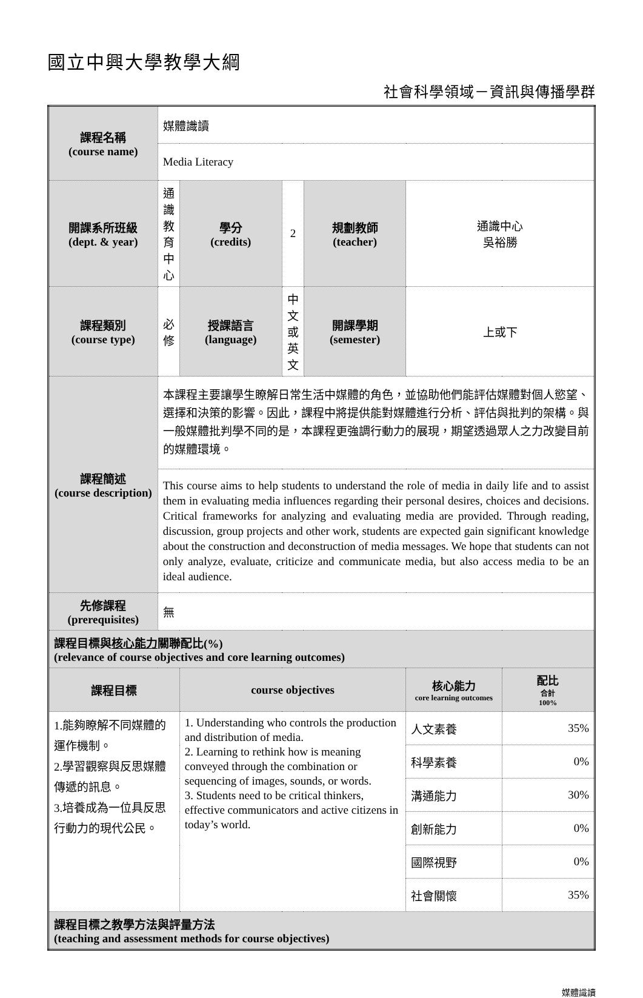國立中興大學教學大綱
社會科學領域－資訊與傳播學群
| 課程名稱 (course name) | 媒體識讀 | | | | | |
| | Media Literacy | | | | | |
| 開課系所班級 (dept. & year) | 通識教育中心 | 學分 (credits) | 2 | 規劃教師 (teacher) | 通識中心 吳裕勝 | |
| 課程類別 (course type) | 必修 | 授課語言 (language) | 中文或英文 | 開課學期 (semester) | 上或下 | |
| 課程簡述 (course description) | 本課程主要讓學生瞭解日常生活中媒體的角色，並協助他們能評估媒體對個人慾望、選擇和決策的影響。因此，課程中將提供能對媒體進行分析、評估與批判的架構。與一般媒體批判學不同的是，本課程更強調行動力的展現，期望透過眾人之力改變目前的媒體環境。 | | | | | |
| | This course aims to help students to understand the role of media in daily life and to assist them in evaluating media influences regarding their personal desires, choices and decisions. Critical frameworks for analyzing and evaluating media are provided. Through reading, discussion, group projects and other work, students are expected gain significant knowledge about the construction and deconstruction of media messages. We hope that students can not only analyze, evaluate, criticize and communicate media, but also access media to be an ideal audience. | | | | | |
| 先修課程 (prerequisites) | 無 | | | | | |
| 課程目標與 核心能力 關聯配比(%) (relevance of course objectives and core learning outcomes) | | | | | | |
| 課程目標 | | course objectives | | | 核心能力 core learning outcomes | 配比 合計 100% |
| 1.能夠瞭解不同媒體的運作機制。 2.學習觀察與反思媒體傳遞的訊息。 3.培養成為一位具反思行動力的現代公民。 | | 1. Understanding who controls the production and distribution of media. 2. Learning to rethink how is meaning conveyed through the combination or sequencing of images, sounds, or words. 3. Students need to be critical thinkers, effective communicators and active citizens in today’s world. | | | 人文素養 | 35% |
| | | | | | 科學素養 | 0% |
| | | | | | 溝通能力 | 30% |
| | | | | | 創新能力 | 0% |
| | | | | | 國際視野 | 0% |
| | | | | | 社會關懷 | 35% |
| 課程目標之教學方法與評量方法 (teaching and assessment methods for course objectives) | | | | | | |
媒體識讀